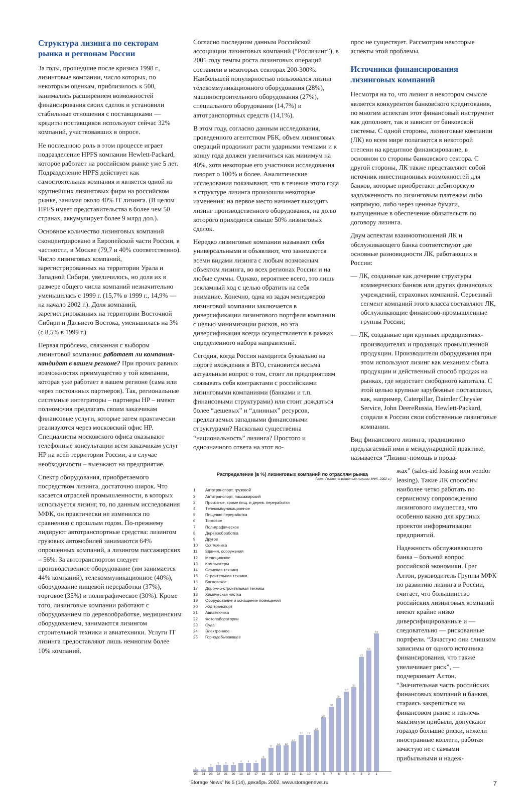Структура лизинга по секторам рынка и регионам России
За годы, прошедшие после кризиса 1998 г., лизинговые компании, число которых, по некоторым оценкам, приблизилось к 500, занимались расширением возможностей финансирования своих сделок и установили стабильные отношения с поставщиками — кредиты поставщиков используют сейчас 32% компаний, участвовавших в опросе.
Не последнюю роль в этом процессе играет подразделение HPFS компании Hewlett-Packard, которое работает на российском рынке уже 5 лет. Подразделение HPFS действует как самостоятельная компания и является одной из крупнейших лизинговых фирм на российском рынке, занимая около 40% IT лизинга. (В целом HPFS имеет представительства в более чем 50 странах, аккумулирует более 9 млрд дол.).
Основное количество лизинговых компаний сконцентрировано в Европейской части России, в частности, в Москве (79,7 и 40% соответственно). Число лизинговых компаний, зарегистрированных на территории Урала и Западной Сибири, увеличилось, но доля их в размере общего числа компаний незначительно уменьшилась с 1999 г. (15,7% в 1999 г., 14,9% — на начало 2002 г.). Доля компаний, зарегистрированных на территории Восточной Сибири и Дальнего Востока, уменьшилась на 3% (с 8,5% в 1999 г.)
Первая проблема, связанная с выбором лизинговой компании: работает ли компания-кандидат в вашем регионе? При прочих равных возможностях преимущество у той компании, которая уже работает в вашем регионе (сама или через постоянных партнеров). Так, региональные системные интеграторы – партнеры HP – имеют полномочия предлагать своим заказчикам финансовые услуги, которые затем практически реализуются через московский офис HP. Специалисты московского офиса оказывают телефонные консультации всем заказчикам услуг HP на всей территории России, а в случае необходимости – выезжают на предприятие.
Спектр оборудования, приобретаемого посредством лизинга, достаточно широк. Что касается отраслей промышленности, в которых используется лизинг, то, по данным исследования МФК, он практически не изменился по сравнению с прошлым годом. По-прежнему лидируют автотранспортные средства: лизингом грузовых автомобилей занимаются 64% опрошенных компаний, а лизингом пассажирских – 56%. За автотранспортом следует производственное оборудование (им занимается 44% компаний), телекоммуникационное (40%), оборудование пищевой переработки (37%), торговое (35%) и полиграфическое (30%). Кроме того, лизинговые компании работают с оборудованием по деревообработке, медицинским оборудованием, занимаются лизингом строительной техники и авиатехники. Услуги IT лизинга предоставляют лишь немногим более 10% компаний.
Согласно последним данным Российской ассоциации лизинговых компаний (“Рослизинг”), в 2001 году темпы роста лизинговых операций составили в некоторых секторах 200-300%. Наибольшей популярностью пользовался лизинг телекоммуникационного оборудования (28%), машиностроительного оборудования (27%), специального оборудования (14,7%) и автотранспортных средств (14,1%).
В этом году, согласно данным исследования, проведенного агентством РБК, объем лизинговых операций продолжит расти ударными темпами и к концу года должен увеличиться как минимум на 40%, хотя некоторые его участники исследования говорят о 100% и более. Аналитические исследования показывают, что в течение этого года в структуре лизинга произошли некоторые изменения: на первое место начинает выходить лизинг производственного оборудования, на долю которого приходится свыше 50% лизинговых сделок.
Нередко лизинговые компании называют себя универсальными и объявляют, что занимаются всеми видами лизинга с любым возможным объектом лизинга, во всех регионах России и на любые суммы. Однако, вероятнее всего, это лишь рекламный ход с целью обратить на себя внимание. Конечно, одна из задач менеджеров лизинговой компании заключается в диверсификации лизингового портфеля компании с целью минимизации рисков, но эта диверсификация всегда осуществляется в рамках определенного набора направлений.
Сегодня, когда Россия находится буквально на пороге вхождения в ВТО, становится весьма актуальным вопрос о том, стоит ли предприятиям связывать себя контрактами с российскими лизинговыми компаниями (банками и т.п. финансовыми структурами) или стоит дождаться более “дешевых” и “длинных” ресурсов, предлагаемых западными финансовыми структурами? Насколько существенна “национальность” лизинга? Простого и однозначного ответа на этот во-
прос не существует. Рассмотрим некоторые аспекты этой проблемы.
Источники финансирования лизинговых компаний
Несмотря на то, что лизинг в некотором смысле является конкурентом банковского кредитования, по многим аспектам этот финансовый инструмент как дополняет, так и зависит от банковской системы. С одной стороны, лизинговые компании (ЛК) во всем мире полагаются в некоторой степени на кредитное финансирование, в основном со стороны банковского сектора. С другой стороны, ЛК также представляют собой источник инвестиционных возможностей для банков, которые приобретают дебиторскую задолженность по лизинговым платежам либо напрямую, либо через ценные бумаги, выпущенные в обеспечение обязательств по договору лизинга.
Двум аспектам взаимоотношений ЛК и обслуживающего банка соответствуют две основные разновидности ЛК, работающих в России:
— ЛК, созданные как дочерние структуры коммерческих банков или других финансовых учреждений, страховых компаний. Серьезный сегмент компаний этого класса составляют ЛК, обслуживающие финансово-промышленные группы России;
— ЛК, созданные при крупных предприятиях-производителях и продавцах промышленной продукции. Производители оборудования при этом используют лизинг как механизм сбыта продукции и действенный способ продаж на рынках, где недостает свободного капитала. С этой целью крупные зарубежные поставщики, как, например, Caterpillar, Daimler Chrysler Service, John DeereRussia, Hewlett-Packard, создали в России свои собственные лизинговые компании.
Вид финансового лизинга, традиционно предлагаемый ими в международной практике, называется “Лизинг-помощь в прода-
Распределение (в %) лизинговых компаний по отраслям рынка
(ист.: Группа по развитию лизинга МФК, 2002 г.)
1 Автотранспорт, грузовой
2 Автотранспорт, пассажирский
3 Произв-ое, кроме пищ. и дерев. переработки
4 Телекоммуникационное
5 Пищевая переработка
6 Торговое
7 Полиграфическое
8 Деревообработка
9 Другое
10 С/х техника
11 Здания, сооружения
12 Медицинское
13 Компьютеры
14 Офисная техника
15 Строительная техника
16 Банковское
17 Дорожно-строительная техника
18 Химическая чистка
19 Оборудование и оснащение помещений
20 Ж/д транспорт
21 Авиатехника
22 Фотолаборатории
23 Суда
24 Электронное
25 Горнодобывающее
1
1
2
3
3
3
4
4
4
6
11
12
12
14
17
17
19
25
30
34
37
39
53
56
64
25 24 23 22 21 20 19 18 17 16 15 14 13 12 11 10 9 8 7 6 5 4 3 2 1
жах” (sales-aid leasing или vendor leasing). Такие ЛК способны наиболее четко работать по сервисному сопровождению лизингового имущества, что особенно важно для крупных проектов информатизации предприятий.
Надежность обслуживающего банка – больной вопрос российской экономики. Грег Алтон, руководитель Группы МФК по развитию лизинга в России, считает, что большинство российских лизинговых компаний имеют крайне низко диверсифицированные и — следовательно — рискованные портфели. “Зачастую они слишком зависимы от одного источника финансирования, что также увеличивает риск”, — подчеркивает Алтон. “Значительная часть российских финансовых компаний и банков, стараясь закрепиться на финансовом рынке и извлечь максимум прибыли, допускают гораздо большие риски, нежели иностранные коллеги, работая зачастую не с самыми прибыльными и надеж-
“Storage News” № 5 (14), декабрь 2002, www.storagenews.ru 7